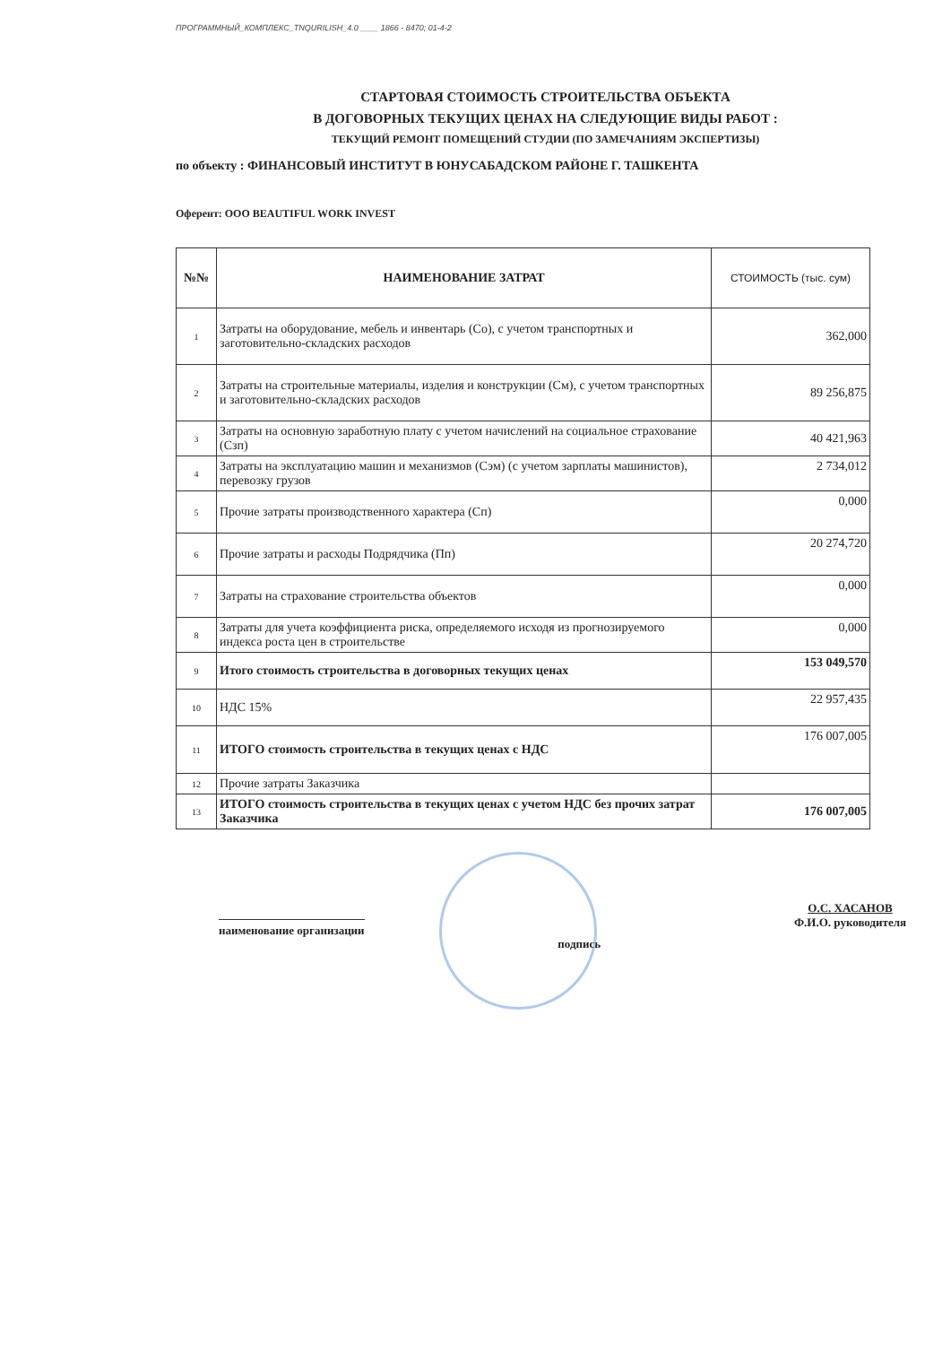ПРОГРАММНЫЙ_КОМПЛЕКС_TNQURILISH_4.0 ____ 1866 - 8470; 01-4-2
СТАРТОВАЯ СТОИМОСТЬ СТРОИТЕЛЬСТВА ОБЪЕКТА
В ДОГОВОРНЫХ ТЕКУЩИХ ЦЕНАХ НА СЛЕДУЮЩИЕ ВИДЫ РАБОТ :
ТЕКУЩИЙ РЕМОНТ ПОМЕЩЕНИЙ СТУДИИ (ПО ЗАМЕЧАНИЯМ ЭКСПЕРТИЗЫ)
по объекту : ФИНАНСОВЫЙ ИНСТИТУТ В ЮНУСАБАДСКОМ РАЙОНЕ Г. ТАШКЕНТА
Оферент: ООО BEAUTIFUL WORK INVEST
| №№ | НАИМЕНОВАНИЕ ЗАТРАТ | СТОИМОСТЬ (тыс. сум) |
| --- | --- | --- |
| 1 | Затраты на оборудование, мебель и инвентарь (Со), с учетом транспортных и заготовительно-складских расходов | 362,000 |
| 2 | Затраты на строительные материалы, изделия и конструкции (См), с учетом транспортных и заготовительно-складских расходов | 89 256,875 |
| 3 | Затраты на основную заработную плату с учетом начислений на социальное страхование (Сзп) | 40 421,963 |
| 4 | Затраты на эксплуатацию машин и механизмов (Сэм) (с учетом зарплаты машинистов), перевозку грузов | 2 734,012 |
| 5 | Прочие затраты производственного характера (Сп) | 0,000 |
| 6 | Прочие затраты и расходы Подрядчика (Пп) | 20 274,720 |
| 7 | Затраты на страхование строительства объектов | 0,000 |
| 8 | Затраты для учета коэффициента риска, определяемого исходя из прогнозируемого индекса роста цен в строительстве | 0,000 |
| 9 | Итого стоимость строительства в договорных текущих ценах | 153 049,570 |
| 10 | НДС 15% | 22 957,435 |
| 11 | ИТОГО стоимость строительства в текущих ценах с НДС | 176 007,005 |
| 12 | Прочие затраты Заказчика | |
| 13 | ИТОГО стоимость строительства в текущих ценах с учетом НДС без прочих затрат Заказчика | 176 007,005 |
наименование организации
подпись
О.С. ХАСАНОВ
Ф.И.О. руководителя